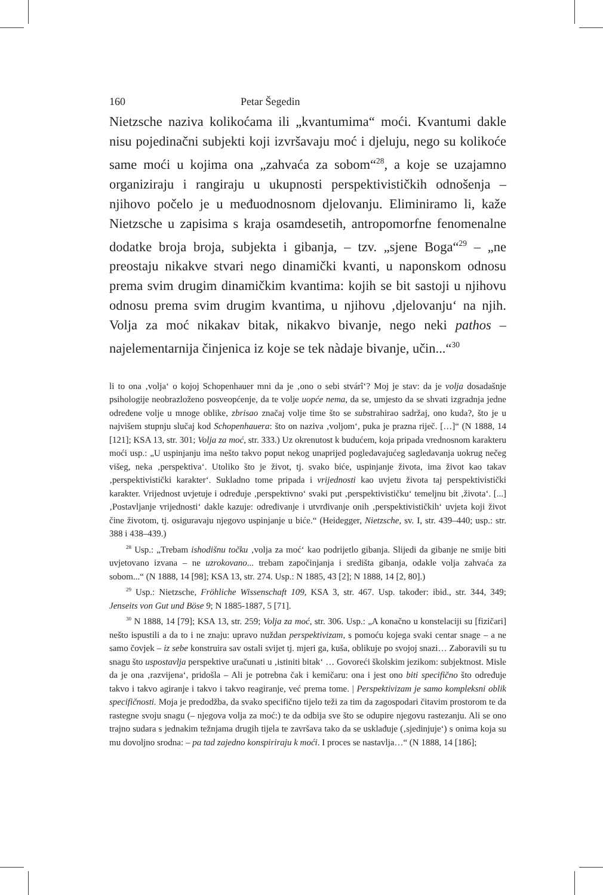160 Petar Šegedin
Nietzsche naziva kolikoćama ili „kvantumima“ moći. Kvantumi dakle nisu pojedinačni subjekti koji izvršavaju moć i djeluju, nego su kolikoće same moći u kojima ona „zahvaća za sobom“<sup>28</sup>, a koje se uzajamno organiziraju i rangiraju u ukupnosti perspektivističkih odnošenja – njihovo počelo je u međuodnosnom djelovanju. Eliminiramo li, kaže Nietzsche u zapisima s kraja osamdesetih, antropomorfne fenomenalne dodatke broja broja, subjekta i gibanja, – tzv. „sjene Boga“<sup>29</sup> – „ne preostaju nikakve stvari nego dinamički kvanti, u naponskom odnosu prema svim drugim dinamičkim kvantima: kojih se bit sastoji u njihovu odnosu prema svim drugim kvantima, u njihovu ‚djelovanju‘ na njih. Volja za moć nikakav bitak, nikakvo bivanje, nego neki pathos – najelementarnija činjenica iz koje se tek nàdaje bivanje, učin...“<sup>30</sup>
li to ona ‚volja‘ o kojoj Schopenhauer mni da je ‚ono o sebi stvárî‘? Moj je stav: da je volja dosadašnje psihologije neobrazloženo posveopćenje, da te volje uopće nema, da se, umjesto da se shvati izgradnja jedne određene volje u mnoge oblike, zbrisao značaj volje time što se substrahirao sadržaj, ono kuda?, što je u najvišem stupnju slučaj kod Schopenhauera: što on naziva ‚voljom‘, puka je prazna riječ. […]“ (N 1888, 14 [121]; KSA 13, str. 301; Volja za moć, str. 333.) Uz okrenutost k budućem, koja pripada vrednosnom karakteru moći usp.: „U uspinjanju ima nešto takvo poput nekog unaprijed pogledavajućeg sagledavanja uokrug nečeg višeg, neka ‚perspektiva‘. Utoliko što je život, tj. svako biće, uspinjanje života, ima život kao takav ‚perspektivistički karakter‘. Sukladno tome pripada i vrijednosti kao uvjetu života taj perspektivistički karakter. Vrijednost uvjetuje i određuje ‚perspektivno‘ svaki put ‚perspektivističku‘ temeljnu bit ‚života‘. [...] ‚Postavljanje vrijednosti‘ dakle kazuje: određivanje i utvrđivanje onih ‚perspektivističkih‘ uvjeta koji život čine životom, tj. osiguravaju njegovo uspinjanje u biće.“ (Heidegger, Nietzsche, sv. I, str. 439–440; usp.: str. 388 i 438–439.)
<sup>28</sup> Usp.: „Trebam ishodišnu točku ‚volja za moć‘ kao podrijetlo gibanja. Slijedi da gibanje ne smije biti uvjetovano izvana – ne uzrokovano... trebam započinjanja i središta gibanja, odakle volja zahvaća za sobom...“ (N 1888, 14 [98]; KSA 13, str. 274. Usp.: N 1885, 43 [2]; N 1888, 14 [2, 80].)
<sup>29</sup> Usp.: Nietzsche, Fröhliche Wissenschaft 109, KSA 3, str. 467. Usp. također: ibid., str. 344, 349; Jenseits von Gut und Böse 9; N 1885-1887, 5 [71].
<sup>30</sup> N 1888, 14 [79]; KSA 13, str. 259; Volja za moć, str. 306. Usp.: „A konačno u konstelaciji su [fizičari] nešto ispustili a da to i ne znaju: upravo nuždan perspektivizam, s pomoću kojega svaki centar snage – a ne samo čovjek – iz sebe konstruira sav ostali svijet tj. mjeri ga, kuša, oblikuje po svojoj snazi… Zaboravili su tu snagu što uspostavlja perspektive uračunati u ‚istiniti bitak‘ … Govoreći školskim jezikom: subjektnost. Misle da je ona ‚razvijena‘, pridošla – Ali je potrebna čak i kemičaru: ona i jest ono biti specifično što određuje takvo i takvo agiranje i takvo i takvo reagiranje, već prema tome. | Perspektivizam je samo kompleksni oblik specifičnosti. Moja je predodžba, da svako specifično tijelo teži za tim da zagospodari čitavim prostorom te da rastegne svoju snagu (– njegova volja za moć:) te da odbija sve što se odupire njegovu rastezanju. Ali se ono trajno sudara s jednakim težnjama drugih tijela te završava tako da se usklađuje (‚sjedinjuje‘) s onima koja su mu dovoljno srodna: – pa tad zajedno konspiriraju k moći. I proces se nastavlja…“ (N 1888, 14 [186];